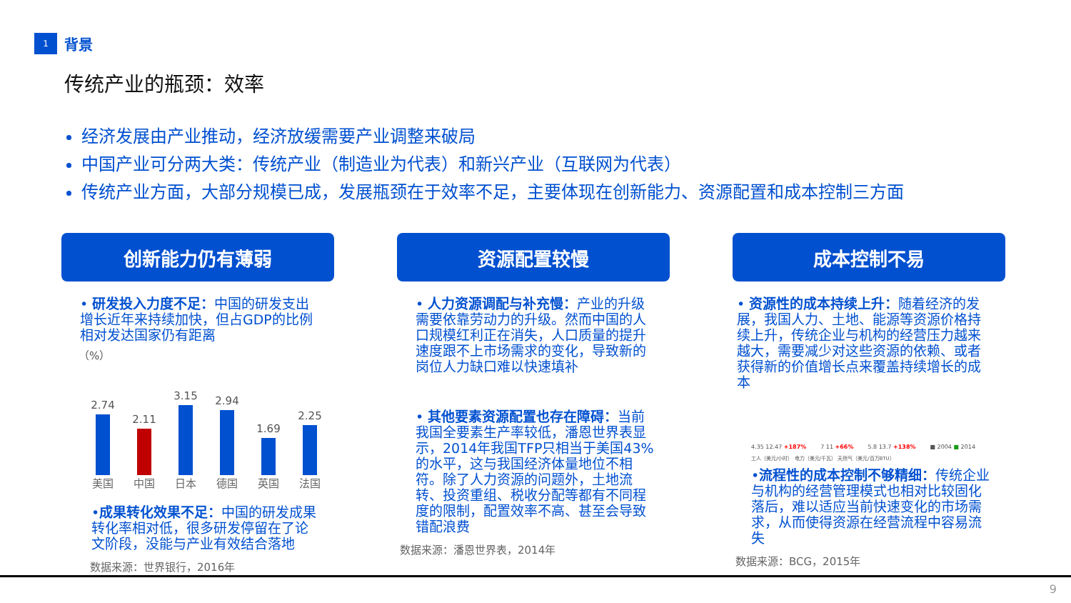1
背景
传统产业的瓶颈：效率
经济发展由产业推动，经济放缓需要产业调整来破局
中国产业可分两大类：传统产业（制造业为代表）和新兴产业（互联网为代表）
传统产业方面，大部分规模已成，发展瓶颈在于效率不足，主要体现在创新能力、资源配置和成本控制三方面
创新能力仍有薄弱
• 研发投入力度不足：中国的研发支出增长近年来持续加快，但占GDP的比例相对发达国家仍有距离
（%）
2.74
2.11
3.15
2.94
1.69
2.25
美国 中国 日本 德国 英国 法国
•成果转化效果不足：中国的研发成果转化率相对低，很多研发停留在了论文阶段，没能与产业有效结合落地
数据来源：世界银行，2016年
资源配置较慢
• 人力资源调配与补充慢：产业的升级需要依靠劳动力的升级。然而中国的人口规模红利正在消失，人口质量的提升速度跟不上市场需求的变化，导致新的岗位人力缺口难以快速填补
• 其他要素资源配置也存在障碍：当前我国全要素生产率较低，潘恩世界表显示，2014年我国TFP只相当于美国43%的水平，这与我国经济体量地位不相符。除了人力资源的问题外，土地流转、投资重组、税收分配等都有不同程度的限制，配置效率不高、甚至会导致错配浪费
数据来源：潘恩世界表，2014年
成本控制不易
• 资源性的成本持续上升：随着经济的发展，我国人力、土地、能源等资源价格持续上升，传统企业与机构的经营压力越来越大，需要减少对这些资源的依赖、或者获得新的价值增长点来覆盖持续增长的成本
4.35 12.47 +187% 7 11 +66% 5.8 13.7 +138% ■ 2004 ■ 2014
工人（美元/小时） 电力（美元/千瓦） 天然气（美元/百万BTU）
•流程性的成本控制不够精细：传统企业与机构的经营管理模式也相对比较固化落后，难以适应当前快速变化的市场需求，从而使得资源在经营流程中容易流失
数据来源：BCG，2015年
9